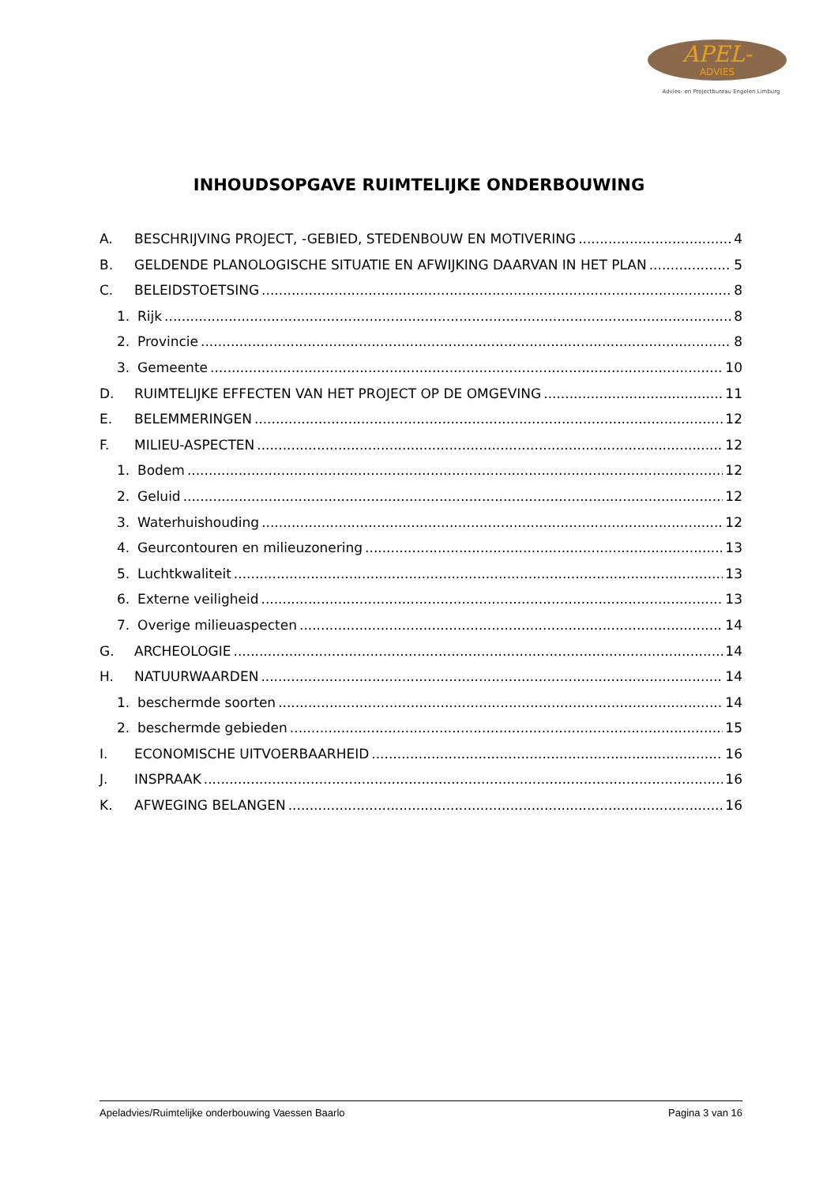APEL-
ADVIES
Advies- en Projectbureau Engelen Limburg
INHOUDSOPGAVE RUIMTELIJKE ONDERBOUWING
A. BESCHRIJVING PROJECT, -GEBIED, STEDENBOUW EN MOTIVERING 4
B. GELDENDE PLANOLOGISCHE SITUATIE EN AFWIJKING DAARVAN IN HET PLAN 5
C. BELEIDSTOETSING 8
1. Rijk 8
2. Provincie 8
3. Gemeente 10
D. RUIMTELIJKE EFFECTEN VAN HET PROJECT OP DE OMGEVING 11
E. BELEMMERINGEN 12
F. MILIEU-ASPECTEN 12
1. Bodem 12
2. Geluid 12
3. Waterhuishouding 12
4. Geurcontouren en milieuzonering 13
5. Luchtkwaliteit 13
6. Externe veiligheid 13
7. Overige milieuaspecten 14
G. ARCHEOLOGIE 14
H. NATUURWAARDEN 14
1. beschermde soorten 14
2. beschermde gebieden 15
I. ECONOMISCHE UITVOERBAARHEID 16
J. INSPRAAK 16
K. AFWEGING BELANGEN 16
Apeladvies/Ruimtelijke onderbouwing Vaessen Baarlo Pagina 3 van 16